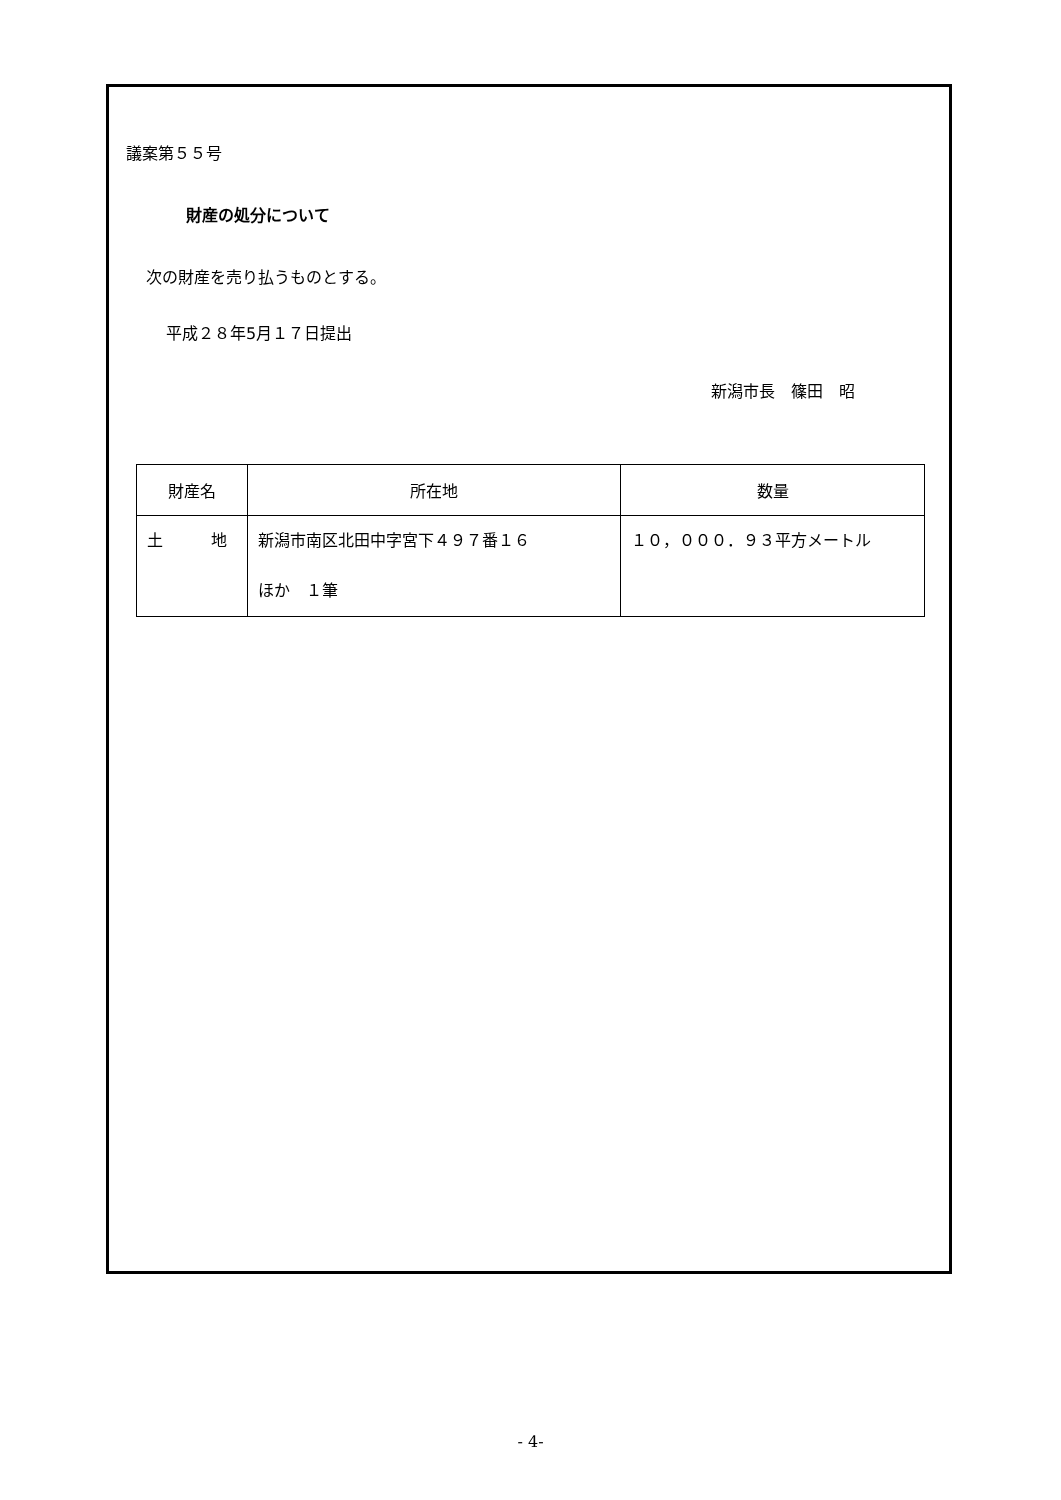議案第５５号
財産の処分について
次の財産を売り払うものとする。
平成２８年5月１７日提出
新潟市長　篠田　昭
| 財産名 | 所在地 | 数量 |
| --- | --- | --- |
| 土 地 | 新潟市南区北田中字宮下４９７番１６ ほか １筆 | １０，０００．９３平方メートル |
- 4-